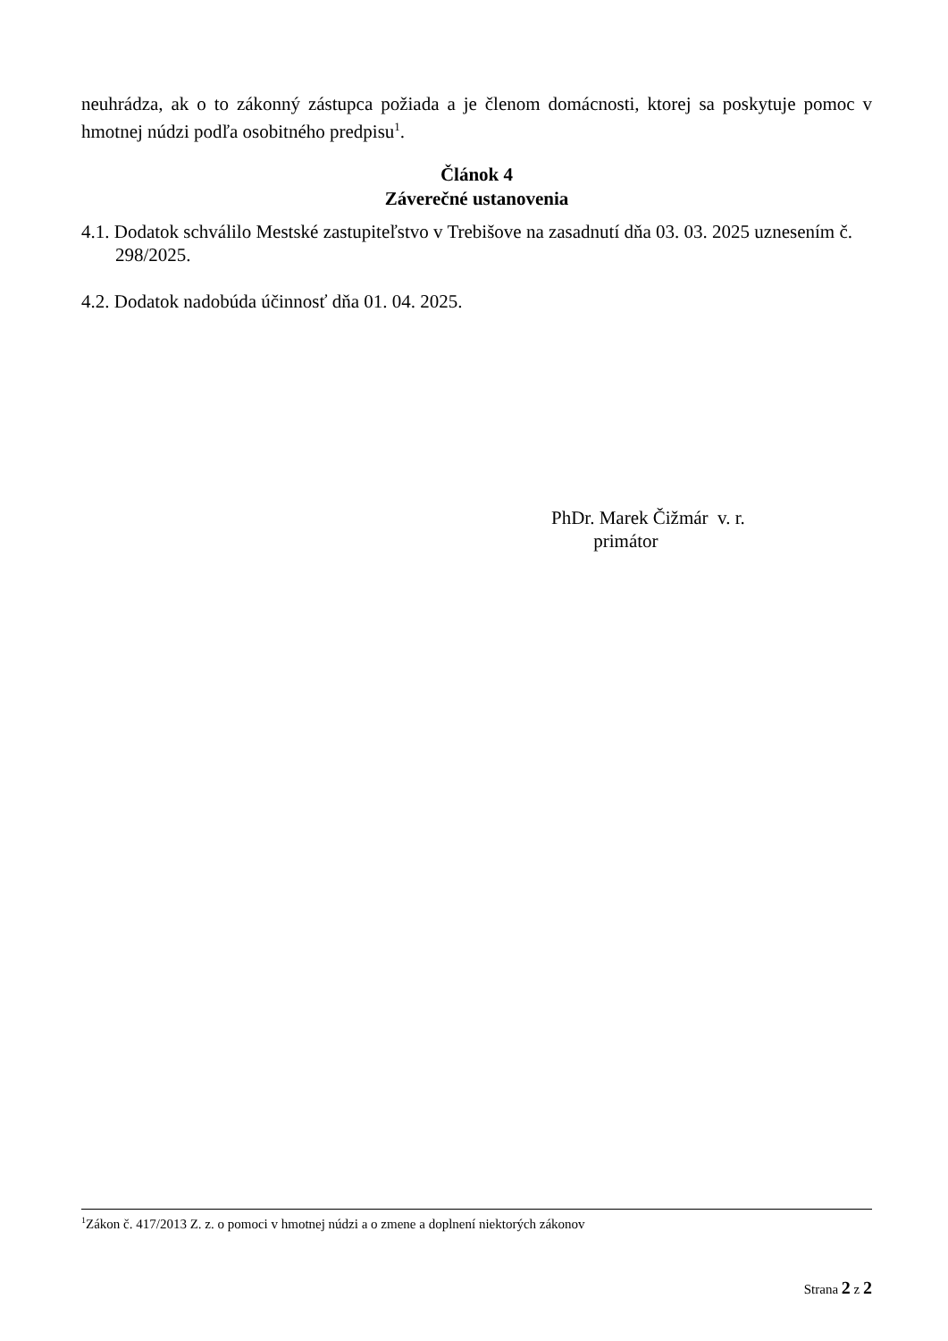neuhrádza, ak o to zákonný zástupca požiada a je členom domácnosti, ktorej sa poskytuje pomoc v hmotnej núdzi podľa osobitného predpisu<sup>1</sup>.
Článok 4
Záverečné ustanovenia
4.1. Dodatok schválilo Mestské zastupiteľstvo v Trebišove na zasadnutí dňa 03. 03. 2025 uznesením č. 298/2025.
4.2. Dodatok nadobúda účinnosť dňa 01. 04. 2025.
PhDr. Marek Čižmár v. r.
primátor
<sup>1</sup> Zákon č. 417/2013 Z. z. o pomoci v hmotnej núdzi a o zmene a doplnení niektorých zákonov
Strana 2 z 2